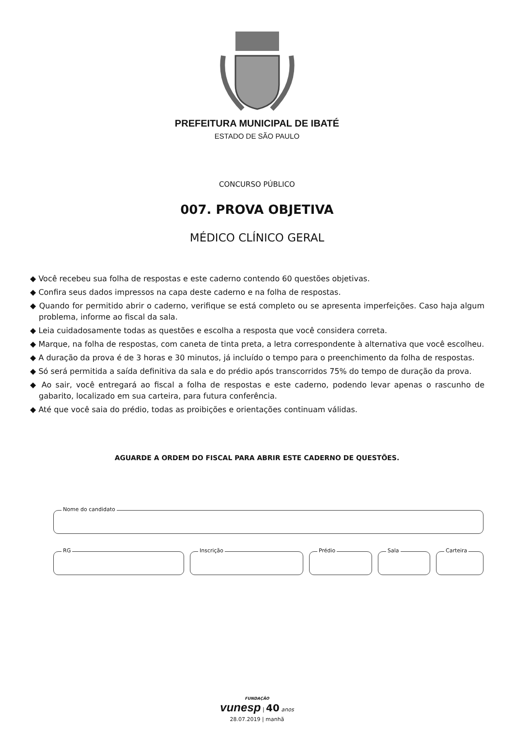PREFEITURA MUNICIPAL DE IBATÉ
ESTADO DE SÃO PAULO
CONCURSO PÚBLICO
007. PROVA OBJETIVA
MÉDICO CLÍNICO GERAL
◆ Você recebeu sua folha de respostas e este caderno contendo 60 questões objetivas.
◆ Confira seus dados impressos na capa deste caderno e na folha de respostas.
◆ Quando for permitido abrir o caderno, verifique se está completo ou se apresenta imperfeições. Caso haja algum problema, informe ao fiscal da sala.
◆ Leia cuidadosamente todas as questões e escolha a resposta que você considera correta.
◆ Marque, na folha de respostas, com caneta de tinta preta, a letra correspondente à alternativa que você escolheu.
◆ A duração da prova é de 3 horas e 30 minutos, já incluído o tempo para o preenchimento da folha de respostas.
◆ Só será permitida a saída definitiva da sala e do prédio após transcorridos 75% do tempo de duração da prova.
◆ Ao sair, você entregará ao fiscal a folha de respostas e este caderno, podendo levar apenas o rascunho de gabarito, localizado em sua carteira, para futura conferência.
◆ Até que você saia do prédio, todas as proibições e orientações continuam válidas.
AGUARDE A ORDEM DO FISCAL PARA ABRIR ESTE CADERNO DE QUESTÕES.
Nome do candidato
RG
Inscrição
Prédio
Sala
Carteira
FUNDAÇÃO
vunesp | 40 anos
28.07.2019 | manhã